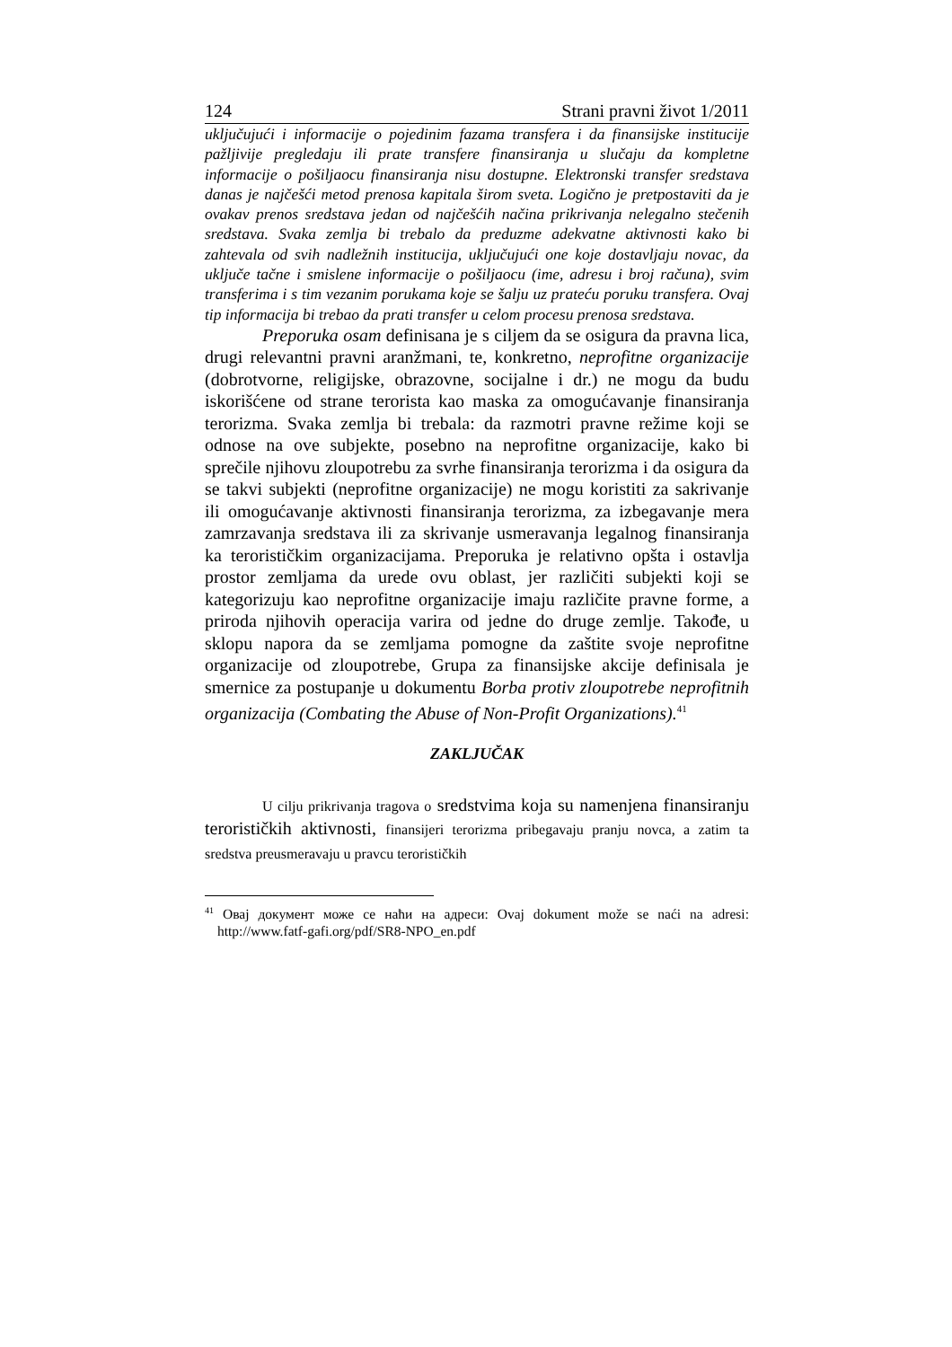124 Strani pravni život 1/2011
uključujući i informacije o pojedinim fazama transfera i da finansijske institucije pažljivije pregledaju ili prate transfere finansiranja u slučaju da kompletne informacije o pošiljaocu finansiranja nisu dostupne. Elektronski transfer sredstava danas je najčešći metod prenosa kapitala širom sveta. Logično je pretpostaviti da je ovakav prenos sredstava jedan od najčešćih načina prikrivanja nelegalno stečenih sredstava. Svaka zemlja bi trebalo da preduzme adekvatne aktivnosti kako bi zahtevala od svih nadležnih institucija, uključujući one koje dostavljaju novac, da uključe tačne i smislene informacije o pošiljaocu (ime, adresu i broj računa), svim transferima i s tim vezanim porukama koje se šalju uz prateću poruku transfera. Ovaj tip informacija bi trebao da prati transfer u celom procesu prenosa sredstava.
Preporuka osam definisana je s ciljem da se osigura da pravna lica, drugi relevantni pravni aranžmani, te, konkretno, neprofitne organizacije (dobrotvorne, religijske, obrazovne, socijalne i dr.) ne mogu da budu iskorišćene od strane terorista kao maska za omogućavanje finansiranja terorizma. Svaka zemlja bi trebala: da razmotri pravne režime koji se odnose na ove subjekte, posebno na neprofitne organizacije, kako bi sprečile njihovu zloupotrebu za svrhe finansiranja terorizma i da osigura da se takvi subjekti (neprofitne organizacije) ne mogu koristiti za sakrivanje ili omogućavanje aktivnosti finansiranja terorizma, za izbegavanje mera zamrzavanja sredstava ili za skrivanje usmeravanja legalnog finansiranja ka terorističkim organizacijama. Preporuka je relativno opšta i ostavlja prostor zemljama da urede ovu oblast, jer različiti subjekti koji se kategorizuju kao neprofitne organizacije imaju različite pravne forme, a priroda njihovih operacija varira od jedne do druge zemlje. Takođe, u sklopu napora da se zemljama pomogne da zaštite svoje neprofitne organizacije od zloupotrebe, Grupa za finansijske akcije definisala je smernice za postupanje u dokumentu Borba protiv zloupotrebe neprofitnih organizacija (Combating the Abuse of Non-Profit Organizations).<sup>41</sup>
ZAKLJUČAK
U cilju prikrivanja tragova o sredstvima koja su namenjena finansiranju terorističkih aktivnosti, finansijeri terorizma pribegavaju pranju novca, a zatim ta sredstva preusmeravaju u pravcu terorističkih
<sup>41</sup> Овај документ може се наћи на адреси: Ovaj dokument može se naći na adresi: http://www.fatf-gafi.org/pdf/SR8-NPO_en.pdf